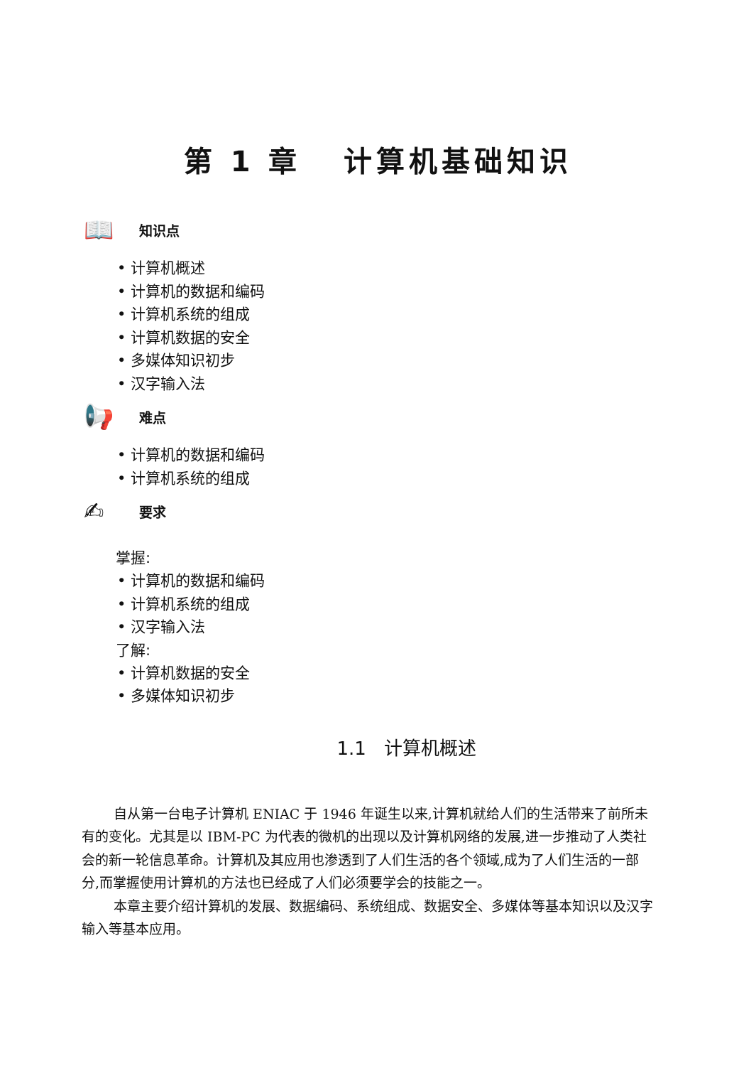第 1 章 计算机基础知识
📖 知识点
• 计算机概述
• 计算机的数据和编码
• 计算机系统的组成
• 计算机数据的安全
• 多媒体知识初步
• 汉字输入法
📢 难点
• 计算机的数据和编码
• 计算机系统的组成
✍ 要求
掌握:
• 计算机的数据和编码
• 计算机系统的组成
• 汉字输入法
了解:
• 计算机数据的安全
• 多媒体知识初步
1.1 计算机概述
自从第一台电子计算机 ENIAC 于 1946 年诞生以来,计算机就给人们的生活带来了前所未有的变化。尤其是以 IBM-PC 为代表的微机的出现以及计算机网络的发展,进一步推动了人类社会的新一轮信息革命。计算机及其应用也渗透到了人们生活的各个领域,成为了人们生活的一部分,而掌握使用计算机的方法也已经成了人们必须要学会的技能之一。
本章主要介绍计算机的发展、数据编码、系统组成、数据安全、多媒体等基本知识以及汉字输入等基本应用。